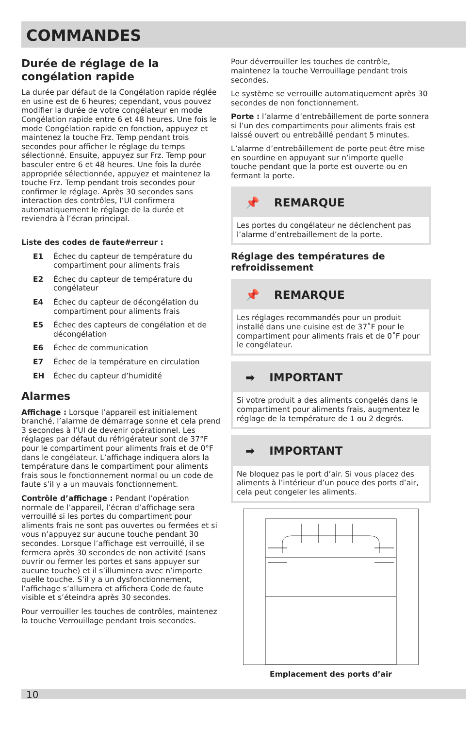COMMANDES
Durée de réglage de la congélation rapide
La durée par défaut de la Congélation rapide réglée en usine est de 6 heures; cependant, vous pouvez modifier la durée de votre congélateur en mode Congélation rapide entre 6 et 48 heures. Une fois le mode Congélation rapide en fonction, appuyez et maintenez la touche Frz. Temp pendant trois secondes pour afficher le réglage du temps sélectionné. Ensuite, appuyez sur Frz. Temp pour basculer entre 6 et 48 heures. Une fois la durée appropriée sélectionnée, appuyez et maintenez la touche Frz. Temp pendant trois secondes pour confirmer le réglage. Après 30 secondes sans interaction des contrôles, l’UI confirmera automatiquement le réglage de la durée et reviendra à l’écran principal.
Liste des codes de faute#erreur :
E1 Échec du capteur de température du compartiment pour aliments frais
E2 Échec du capteur de température du congélateur
E4 Échec du capteur de décongélation du compartiment pour aliments frais
E5 Échec des capteurs de congélation et de décongélation
E6 Échec de communication
E7 Échec de la température en circulation
EH Échec du capteur d’humidité
Alarmes
Affichage : Lorsque l’appareil est initialement branché, l’alarme de démarrage sonne et cela prend 3 secondes à l’UI de devenir opérationnel. Les réglages par défaut du réfrigérateur sont de 37°F pour le compartiment pour aliments frais et de 0°F dans le congélateur. L’affichage indiquera alors la température dans le compartiment pour aliments frais sous le fonctionnement normal ou un code de faute s’il y a un mauvais fonctionnement.
Contrôle d’affichage : Pendant l’opération normale de l’appareil, l’écran d’affichage sera verrouillé si les portes du compartiment pour aliments frais ne sont pas ouvertes ou fermées et si vous n’appuyez sur aucune touche pendant 30 secondes. Lorsque l’affichage est verrouillé, il se fermera après 30 secondes de non activité (sans ouvrir ou fermer les portes et sans appuyer sur aucune touche) et il s’illuminera avec n’importe quelle touche. S’il y a un dysfonctionnement, l’affichage s’allumera et affichera Code de faute visible et s’éteindra après 30 secondes.
Pour verrouiller les touches de contrôles, maintenez la touche Verrouillage pendant trois secondes.
Pour déverrouiller les touches de contrôle, maintenez la touche Verrouillage pendant trois secondes.
Le système se verrouille automatiquement après 30 secondes de non fonctionnement.
Porte : l’alarme d’entrebâillement de porte sonnera si l’un des compartiments pour aliments frais est laissé ouvert ou entrebâillé pendant 5 minutes.
L’alarme d’entrebâillement de porte peut être mise en sourdine en appuyant sur n’importe quelle touche pendant que la porte est ouverte ou en fermant la porte.
📌 REMARQUE
Les portes du congélateur ne déclenchent pas l’alarme d’entrebaillement de la porte.
Réglage des températures de refroidissement
📌 REMARQUE
Les réglages recommandés pour un produit installé dans une cuisine est de 37˚F pour le compartiment pour aliments frais et de 0˚F pour le congélateur.
➡ IMPORTANT
Si votre produit a des aliments congelés dans le compartiment pour aliments frais, augmentez le réglage de la température de 1 ou 2 degrés.
➡ IMPORTANT
Ne bloquez pas le port d’air. Si vous placez des aliments à l’intérieur d’un pouce des ports d’air, cela peut congeler les aliments.
Emplacement des ports d’air
10